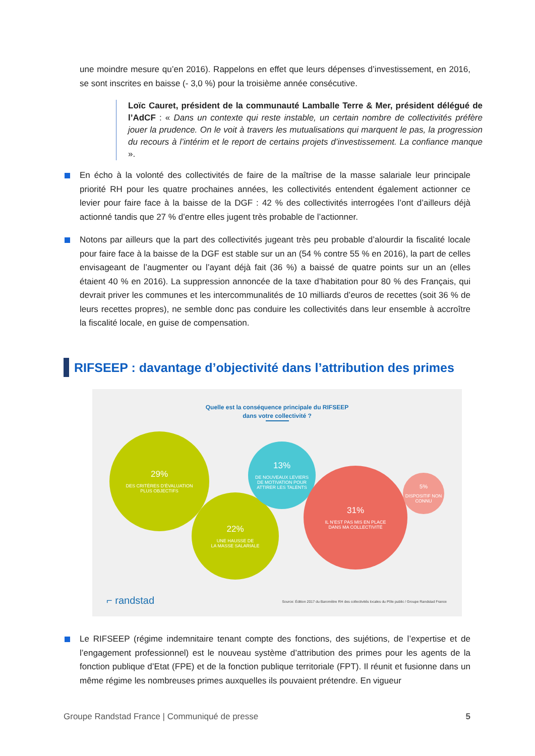une moindre mesure qu’en 2016). Rappelons en effet que leurs dépenses d’investissement, en 2016, se sont inscrites en baisse (- 3,0 %) pour la troisième année consécutive.
Loïc Cauret, président de la communauté Lamballe Terre & Mer, président délégué de l’AdCF : « Dans un contexte qui reste instable, un certain nombre de collectivités préfère jouer la prudence. On le voit à travers les mutualisations qui marquent le pas, la progression du recours à l’intérim et le report de certains projets d’investissement. La confiance manque ».
En écho à la volonté des collectivités de faire de la maîtrise de la masse salariale leur principale priorité RH pour les quatre prochaines années, les collectivités entendent également actionner ce levier pour faire face à la baisse de la DGF : 42 % des collectivités interrogées l’ont d’ailleurs déjà actionné tandis que 27 % d’entre elles jugent très probable de l’actionner.
Notons par ailleurs que la part des collectivités jugeant très peu probable d’alourdir la fiscalité locale pour faire face à la baisse de la DGF est stable sur un an (54 % contre 55 % en 2016), la part de celles envisageant de l’augmenter ou l’ayant déjà fait (36 %) a baissé de quatre points sur un an (elles étaient 40 % en 2016). La suppression annoncée de la taxe d’habitation pour 80 % des Français, qui devrait priver les communes et les intercommunalités de 10 milliards d’euros de recettes (soit 36 % de leurs recettes propres), ne semble donc pas conduire les collectivités dans leur ensemble à accroître la fiscalité locale, en guise de compensation.
RIFSEEP : davantage d’objectivité dans l’attribution des primes
Quelle est la conséquence principale du RIFSEEP
dans votre collectivité ?
29%
DES CRITÈRES D’ÉVALUATION
PLUS OBJECTIFS
22%
UNE HAUSSE DE
LA MASSE SALARIALE
13%
DE NOUVEAUX LEVIERS
DE MOTIVATION POUR
ATTIRER LES TALENTS
31%
IL N’EST PAS MIS EN PLACE
DANS MA COLLECTIVITÉ
5%
DISPOSITIF NON
CONNU
⌐ randstad
Source: Édition 2017 du Baromètre RH des collectivités locales du Pôle public / Groupe Randstad France
Le RIFSEEP (régime indemnitaire tenant compte des fonctions, des sujétions, de l’expertise et de l’engagement professionnel) est le nouveau système d’attribution des primes pour les agents de la fonction publique d’Etat (FPE) et de la fonction publique territoriale (FPT). Il réunit et fusionne dans un même régime les nombreuses primes auxquelles ils pouvaient prétendre. En vigueur
Groupe Randstad France | Communiqué de presse 5